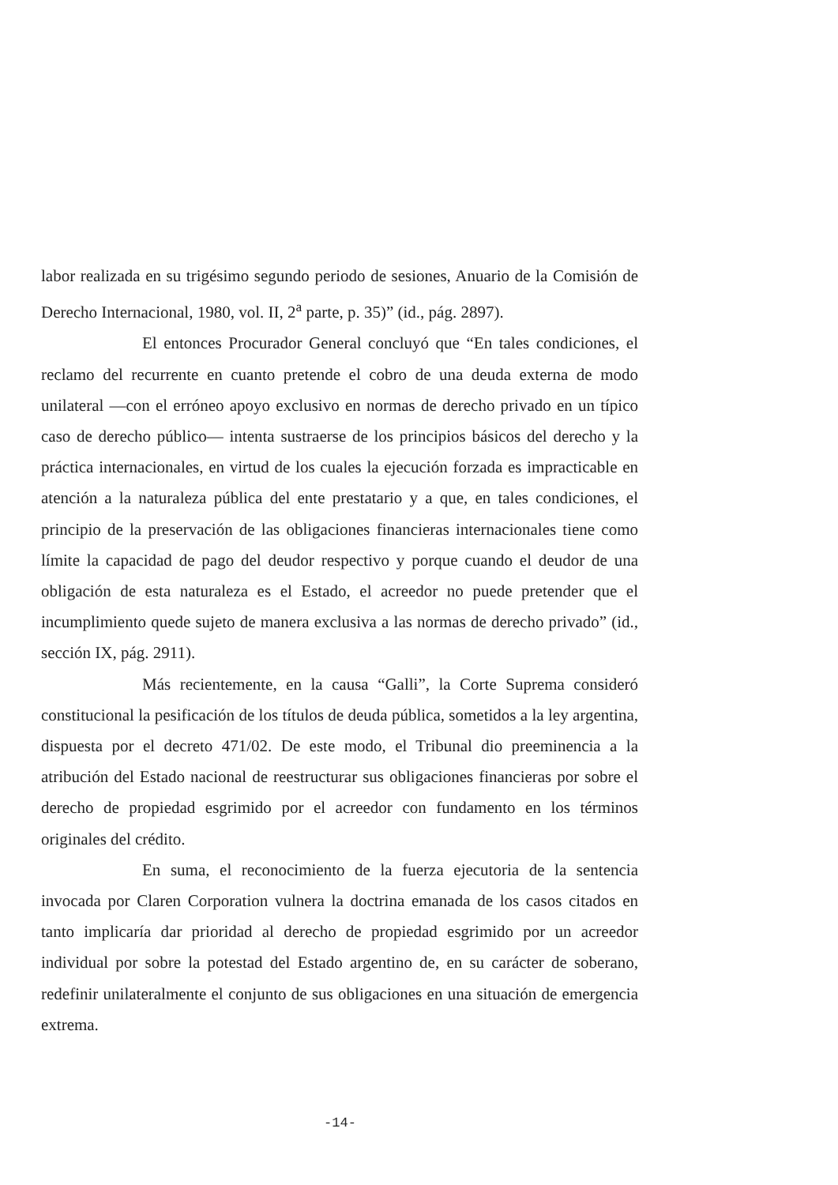labor realizada en su trigésimo segundo periodo de sesiones, Anuario de la Comisión de Derecho Internacional, 1980, vol. II, 2<sup>a</sup> parte, p. 35)” (id., pág. 2897).
El entonces Procurador General concluyó que “En tales condiciones, el reclamo del recurrente en cuanto pretende el cobro de una deuda externa de modo unilateral —con el erróneo apoyo exclusivo en normas de derecho privado en un típico caso de derecho público— intenta sustraerse de los principios básicos del derecho y la práctica internacionales, en virtud de los cuales la ejecución forzada es impracticable en atención a la naturaleza pública del ente prestatario y a que, en tales condiciones, el principio de la preservación de las obligaciones financieras internacionales tiene como límite la capacidad de pago del deudor respectivo y porque cuando el deudor de una obligación de esta naturaleza es el Estado, el acreedor no puede pretender que el incumplimiento quede sujeto de manera exclusiva a las normas de derecho privado” (id., sección IX, pág. 2911).
Más recientemente, en la causa “Galli”, la Corte Suprema consideró constitucional la pesificación de los títulos de deuda pública, sometidos a la ley argentina, dispuesta por el decreto 471/02. De este modo, el Tribunal dio preeminencia a la atribución del Estado nacional de reestructurar sus obligaciones financieras por sobre el derecho de propiedad esgrimido por el acreedor con fundamento en los términos originales del crédito.
En suma, el reconocimiento de la fuerza ejecutoria de la sentencia invocada por Claren Corporation vulnera la doctrina emanada de los casos citados en tanto implicaría dar prioridad al derecho de propiedad esgrimido por un acreedor individual por sobre la potestad del Estado argentino de, en su carácter de soberano, redefinir unilateralmente el conjunto de sus obligaciones en una situación de emergencia extrema.
-14-